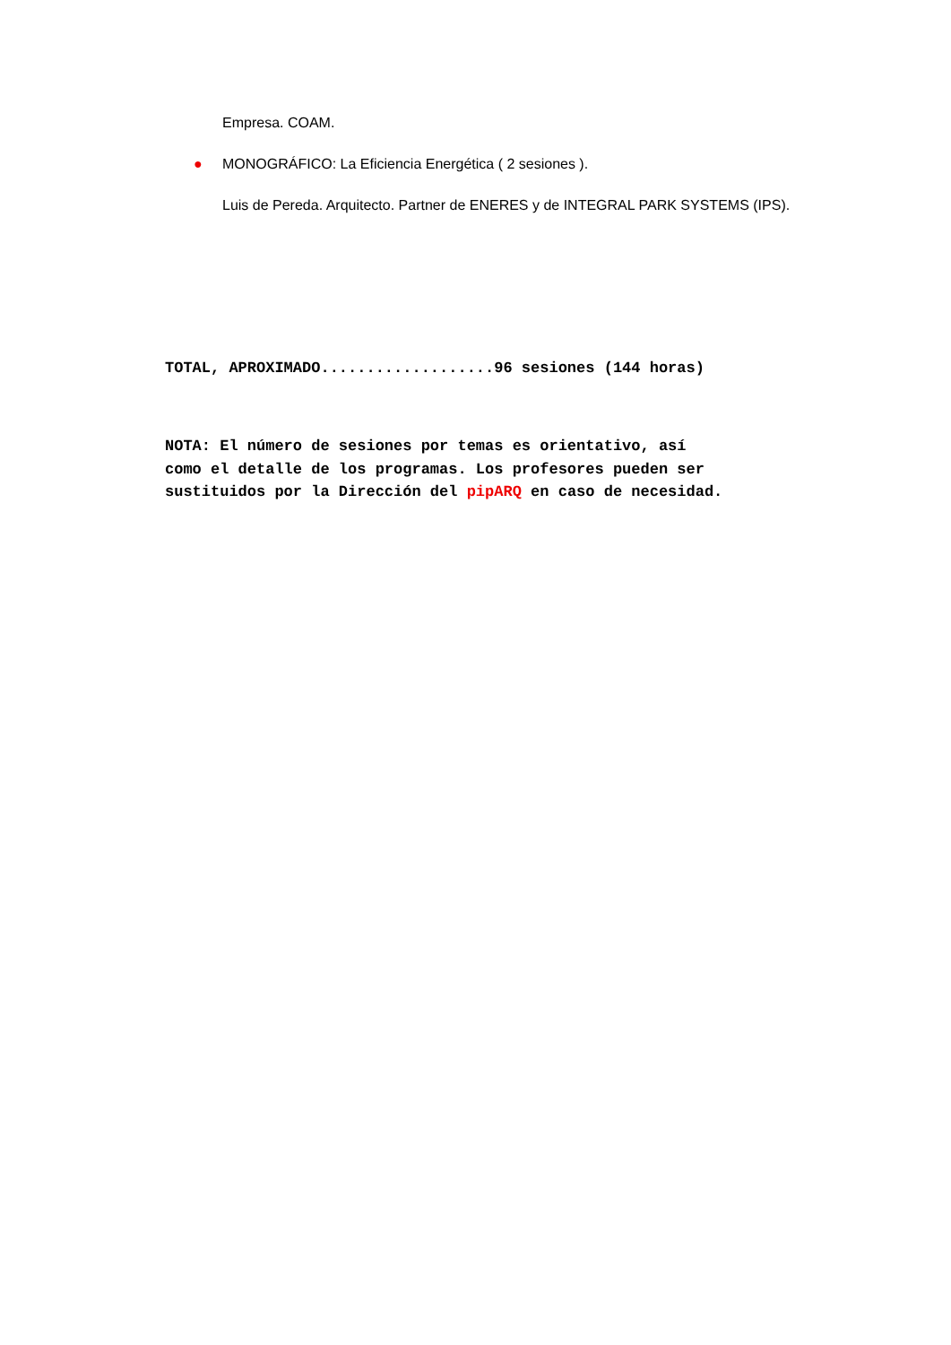Empresa. COAM.
●
MONOGRÁFICO: La Eficiencia Energética ( 2 sesiones ).
Luis de Pereda. Arquitecto. Partner de ENERES y de INTEGRAL PARK SYSTEMS (IPS).
TOTAL, APROXIMADO...................96 sesiones (144 horas)
NOTA: El número de sesiones por temas es orientativo, así
como el detalle de los programas. Los profesores pueden ser
sustituidos por la Dirección del pipARQ en caso de necesidad.